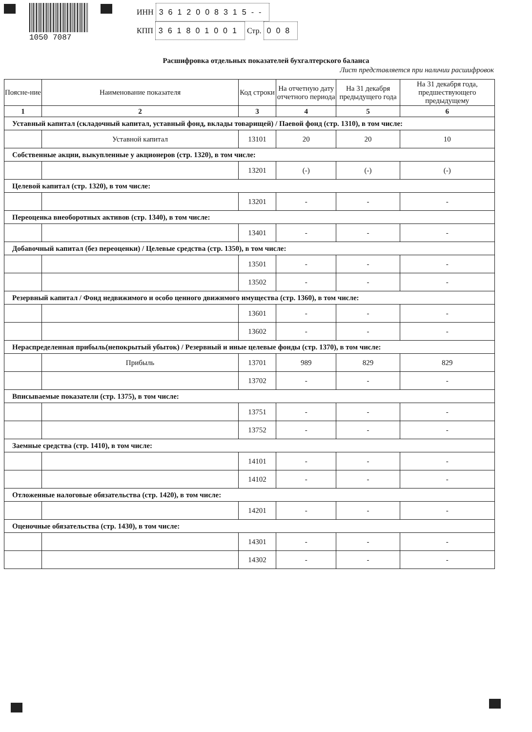1050 7087
ИНН 3612008315--
КПП 361801001 Стр. 008
Расшифровка отдельных показателей бухгалтерского баланса
Лист представляется при наличии расшифровок
| Поясне-ние | Наименование показателя | Код строки | На отчетную дату отчетного периода | На 31 декабря предыдущего года | На 31 декабря года, предшествующего предыдущему |
| --- | --- | --- | --- | --- | --- |
| 1 | 2 | 3 | 4 | 5 | 6 |
| Уставный капитал (складочный капитал, уставный фонд, вклады товарищей) / Паевой фонд (стр. 1310), в том числе: | | | | | |
| | Уставной капитал | 13101 | 20 | 20 | 10 |
| Собственные акции, выкупленные у акционеров (стр. 1320), в том числе: | | | | | |
| | | 13201 | (-) | (-) | (-) |
| Целевой капитал (стр. 1320), в том числе: | | | | | |
| | | 13201 | - | - | - |
| Переоценка внеоборотных активов (стр. 1340), в том числе: | | | | | |
| | | 13401 | - | - | - |
| Добавочный капитал (без переоценки) / Целевые средства (стр. 1350), в том числе: | | | | | |
| | | 13501 | - | - | - |
| | | 13502 | - | - | - |
| Резервный капитал / Фонд недвижимого и особо ценного движимого имущества (стр. 1360), в том числе: | | | | | |
| | | 13601 | - | - | - |
| | | 13602 | - | - | - |
| Нераспределенная прибыль(непокрытый убыток) / Резервный и иные целевые фонды (стр. 1370), в том числе: | | | | | |
| | Прибыль | 13701 | 989 | 829 | 829 |
| | | 13702 | - | - | - |
| Вписываемые показатели (стр. 1375), в том числе: | | | | | |
| | | 13751 | - | - | - |
| | | 13752 | - | - | - |
| Заемные средства (стр. 1410), в том числе: | | | | | |
| | | 14101 | - | - | - |
| | | 14102 | - | - | - |
| Отложенные налоговые обязательства (стр. 1420), в том числе: | | | | | |
| | | 14201 | - | - | - |
| Оценочные обязательства (стр. 1430), в том числе: | | | | | |
| | | 14301 | - | - | - |
| | | 14302 | - | - | - |